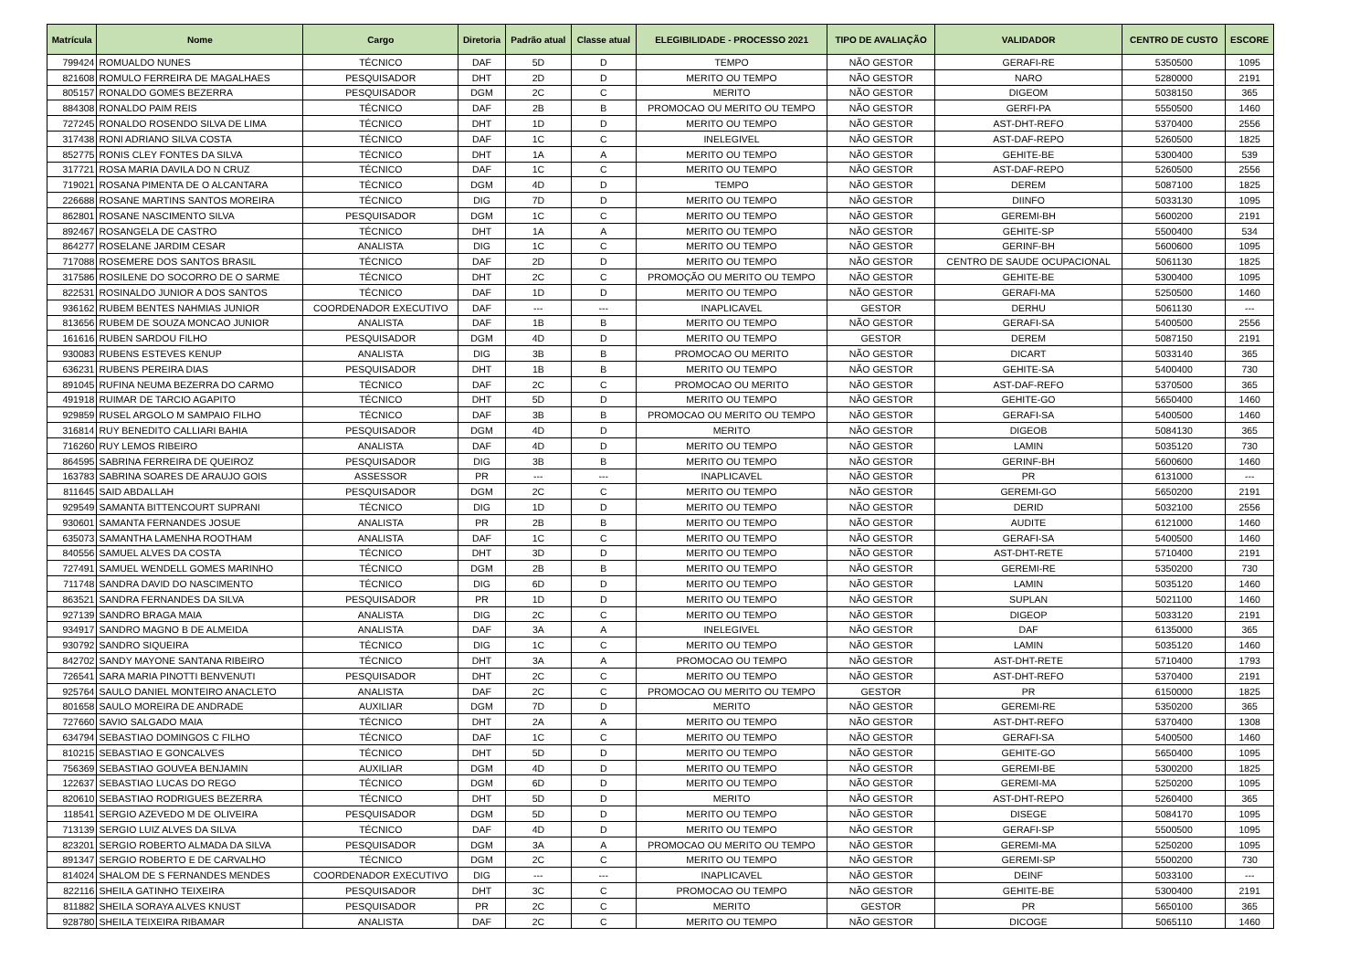| Matrícula | Nome | Cargo | Diretoria | Padrão atual | Classe atual | ELEGIBILIDADE - PROCESSO 2021 | TIPO DE AVALIAÇÃO | VALIDADOR | CENTRO DE CUSTO | ESCORE |
| --- | --- | --- | --- | --- | --- | --- | --- | --- | --- | --- |
| 799424 | ROMUALDO NUNES | TÉCNICO | DAF | 5D | D | TEMPO | NÃO GESTOR | GERAFI-RE | 5350500 | 1095 |
| 821608 | ROMULO FERREIRA DE MAGALHAES | PESQUISADOR | DHT | 2D | D | MERITO OU TEMPO | NÃO GESTOR | NARO | 5280000 | 2191 |
| 805157 | RONALDO GOMES BEZERRA | PESQUISADOR | DGM | 2C | C | MERITO | NÃO GESTOR | DIGEOM | 5038150 | 365 |
| 884308 | RONALDO PAIM REIS | TÉCNICO | DAF | 2B | B | PROMOCAO OU MERITO OU TEMPO | NÃO GESTOR | GERFI-PA | 5550500 | 1460 |
| 727245 | RONALDO ROSENDO SILVA DE LIMA | TÉCNICO | DHT | 1D | D | MERITO OU TEMPO | NÃO GESTOR | AST-DHT-REFO | 5370400 | 2556 |
| 317438 | RONI ADRIANO SILVA COSTA | TÉCNICO | DAF | 1C | C | INELEGIVEL | NÃO GESTOR | AST-DAF-REPO | 5260500 | 1825 |
| 852775 | RONIS CLEY FONTES DA SILVA | TÉCNICO | DHT | 1A | A | MERITO OU TEMPO | NÃO GESTOR | GEHITE-BE | 5300400 | 539 |
| 317721 | ROSA MARIA DAVILA DO N CRUZ | TÉCNICO | DAF | 1C | C | MERITO OU TEMPO | NÃO GESTOR | AST-DAF-REPO | 5260500 | 2556 |
| 719021 | ROSANA PIMENTA DE O ALCANTARA | TÉCNICO | DGM | 4D | D | TEMPO | NÃO GESTOR | DEREM | 5087100 | 1825 |
| 226688 | ROSANE MARTINS SANTOS MOREIRA | TÉCNICO | DIG | 7D | D | MERITO OU TEMPO | NÃO GESTOR | DIINFO | 5033130 | 1095 |
| 862801 | ROSANE NASCIMENTO SILVA | PESQUISADOR | DGM | 1C | C | MERITO OU TEMPO | NÃO GESTOR | GEREMI-BH | 5600200 | 2191 |
| 892467 | ROSANGELA DE CASTRO | TÉCNICO | DHT | 1A | A | MERITO OU TEMPO | NÃO GESTOR | GEHITE-SP | 5500400 | 534 |
| 864277 | ROSELANE JARDIM CESAR | ANALISTA | DIG | 1C | C | MERITO OU TEMPO | NÃO GESTOR | GERINF-BH | 5600600 | 1095 |
| 717088 | ROSEMERE DOS SANTOS BRASIL | TÉCNICO | DAF | 2D | D | MERITO OU TEMPO | NÃO GESTOR | CENTRO DE SAUDE OCUPACIONAL | 5061130 | 1825 |
| 317586 | ROSILENE DO SOCORRO DE O SARME | TÉCNICO | DHT | 2C | C | PROMOÇÃO OU MERITO OU TEMPO | NÃO GESTOR | GEHITE-BE | 5300400 | 1095 |
| 822531 | ROSINALDO JUNIOR A DOS SANTOS | TÉCNICO | DAF | 1D | D | MERITO OU TEMPO | NÃO GESTOR | GERAFI-MA | 5250500 | 1460 |
| 936162 | RUBEM BENTES NAHMIAS JUNIOR | COORDENADOR EXECUTIVO | DAF | --- | --- | INAPLICAVEL | GESTOR | DERHU | 5061130 | --- |
| 813656 | RUBEM DE SOUZA MONCAO JUNIOR | ANALISTA | DAF | 1B | B | MERITO OU TEMPO | NÃO GESTOR | GERAFI-SA | 5400500 | 2556 |
| 161616 | RUBEN SARDOU FILHO | PESQUISADOR | DGM | 4D | D | MERITO OU TEMPO | GESTOR | DEREM | 5087150 | 2191 |
| 930083 | RUBENS ESTEVES KENUP | ANALISTA | DIG | 3B | B | PROMOCAO OU MERITO | NÃO GESTOR | DICART | 5033140 | 365 |
| 636231 | RUBENS PEREIRA DIAS | PESQUISADOR | DHT | 1B | B | MERITO OU TEMPO | NÃO GESTOR | GEHITE-SA | 5400400 | 730 |
| 891045 | RUFINA NEUMA BEZERRA DO CARMO | TÉCNICO | DAF | 2C | C | PROMOCAO OU MERITO | NÃO GESTOR | AST-DAF-REFO | 5370500 | 365 |
| 491918 | RUIMAR DE TARCIO AGAPITO | TÉCNICO | DHT | 5D | D | MERITO OU TEMPO | NÃO GESTOR | GEHITE-GO | 5650400 | 1460 |
| 929859 | RUSEL ARGOLO M SAMPAIO FILHO | TÉCNICO | DAF | 3B | B | PROMOCAO OU MERITO OU TEMPO | NÃO GESTOR | GERAFI-SA | 5400500 | 1460 |
| 316814 | RUY BENEDITO CALLIARI BAHIA | PESQUISADOR | DGM | 4D | D | MERITO | NÃO GESTOR | DIGEOB | 5084130 | 365 |
| 716260 | RUY LEMOS RIBEIRO | ANALISTA | DAF | 4D | D | MERITO OU TEMPO | NÃO GESTOR | LAMIN | 5035120 | 730 |
| 864595 | SABRINA FERREIRA DE QUEIROZ | PESQUISADOR | DIG | 3B | B | MERITO OU TEMPO | NÃO GESTOR | GERINF-BH | 5600600 | 1460 |
| 163783 | SABRINA SOARES DE ARAUJO GOIS | ASSESSOR | PR | --- | --- | INAPLICAVEL | NÃO GESTOR | PR | 6131000 | --- |
| 811645 | SAID ABDALLAH | PESQUISADOR | DGM | 2C | C | MERITO OU TEMPO | NÃO GESTOR | GEREMI-GO | 5650200 | 2191 |
| 929549 | SAMANTA BITTENCOURT SUPRANI | TÉCNICO | DIG | 1D | D | MERITO OU TEMPO | NÃO GESTOR | DERID | 5032100 | 2556 |
| 930601 | SAMANTA FERNANDES JOSUE | ANALISTA | PR | 2B | B | MERITO OU TEMPO | NÃO GESTOR | AUDITE | 6121000 | 1460 |
| 635073 | SAMANTHA LAMENHA ROOTHAM | ANALISTA | DAF | 1C | C | MERITO OU TEMPO | NÃO GESTOR | GERAFI-SA | 5400500 | 1460 |
| 840556 | SAMUEL ALVES DA COSTA | TÉCNICO | DHT | 3D | D | MERITO OU TEMPO | NÃO GESTOR | AST-DHT-RETE | 5710400 | 2191 |
| 727491 | SAMUEL WENDELL GOMES MARINHO | TÉCNICO | DGM | 2B | B | MERITO OU TEMPO | NÃO GESTOR | GEREMI-RE | 5350200 | 730 |
| 711748 | SANDRA DAVID DO NASCIMENTO | TÉCNICO | DIG | 6D | D | MERITO OU TEMPO | NÃO GESTOR | LAMIN | 5035120 | 1460 |
| 863521 | SANDRA FERNANDES DA SILVA | PESQUISADOR | PR | 1D | D | MERITO OU TEMPO | NÃO GESTOR | SUPLAN | 5021100 | 1460 |
| 927139 | SANDRO BRAGA MAIA | ANALISTA | DIG | 2C | C | MERITO OU TEMPO | NÃO GESTOR | DIGEOP | 5033120 | 2191 |
| 934917 | SANDRO MAGNO B DE ALMEIDA | ANALISTA | DAF | 3A | A | INELEGIVEL | NÃO GESTOR | DAF | 6135000 | 365 |
| 930792 | SANDRO SIQUEIRA | TÉCNICO | DIG | 1C | C | MERITO OU TEMPO | NÃO GESTOR | LAMIN | 5035120 | 1460 |
| 842702 | SANDY MAYONE SANTANA RIBEIRO | TÉCNICO | DHT | 3A | A | PROMOCAO OU TEMPO | NÃO GESTOR | AST-DHT-RETE | 5710400 | 1793 |
| 726541 | SARA MARIA PINOTTI BENVENUTI | PESQUISADOR | DHT | 2C | C | MERITO OU TEMPO | NÃO GESTOR | AST-DHT-REFO | 5370400 | 2191 |
| 925764 | SAULO DANIEL MONTEIRO ANACLETO | ANALISTA | DAF | 2C | C | PROMOCAO OU MERITO OU TEMPO | GESTOR | PR | 6150000 | 1825 |
| 801658 | SAULO MOREIRA DE ANDRADE | AUXILIAR | DGM | 7D | D | MERITO | NÃO GESTOR | GEREMI-RE | 5350200 | 365 |
| 727660 | SAVIO SALGADO MAIA | TÉCNICO | DHT | 2A | A | MERITO OU TEMPO | NÃO GESTOR | AST-DHT-REFO | 5370400 | 1308 |
| 634794 | SEBASTIAO DOMINGOS C FILHO | TÉCNICO | DAF | 1C | C | MERITO OU TEMPO | NÃO GESTOR | GERAFI-SA | 5400500 | 1460 |
| 810215 | SEBASTIAO E GONCALVES | TÉCNICO | DHT | 5D | D | MERITO OU TEMPO | NÃO GESTOR | GEHITE-GO | 5650400 | 1095 |
| 756369 | SEBASTIAO GOUVEA BENJAMIN | AUXILIAR | DGM | 4D | D | MERITO OU TEMPO | NÃO GESTOR | GEREMI-BE | 5300200 | 1825 |
| 122637 | SEBASTIAO LUCAS DO REGO | TÉCNICO | DGM | 6D | D | MERITO OU TEMPO | NÃO GESTOR | GEREMI-MA | 5250200 | 1095 |
| 820610 | SEBASTIAO RODRIGUES BEZERRA | TÉCNICO | DHT | 5D | D | MERITO | NÃO GESTOR | AST-DHT-REPO | 5260400 | 365 |
| 118541 | SERGIO AZEVEDO M DE OLIVEIRA | PESQUISADOR | DGM | 5D | D | MERITO OU TEMPO | NÃO GESTOR | DISEGE | 5084170 | 1095 |
| 713139 | SERGIO LUIZ ALVES DA SILVA | TÉCNICO | DAF | 4D | D | MERITO OU TEMPO | NÃO GESTOR | GERAFI-SP | 5500500 | 1095 |
| 823201 | SERGIO ROBERTO ALMADA DA SILVA | PESQUISADOR | DGM | 3A | A | PROMOCAO OU MERITO OU TEMPO | NÃO GESTOR | GEREMI-MA | 5250200 | 1095 |
| 891347 | SERGIO ROBERTO E DE CARVALHO | TÉCNICO | DGM | 2C | C | MERITO OU TEMPO | NÃO GESTOR | GEREMI-SP | 5500200 | 730 |
| 814024 | SHALOM DE S FERNANDES MENDES | COORDENADOR EXECUTIVO | DIG | --- | --- | INAPLICAVEL | NÃO GESTOR | DEINF | 5033100 | --- |
| 822116 | SHEILA GATINHO TEIXEIRA | PESQUISADOR | DHT | 3C | C | PROMOCAO OU TEMPO | NÃO GESTOR | GEHITE-BE | 5300400 | 2191 |
| 811882 | SHEILA SORAYA ALVES KNUST | PESQUISADOR | PR | 2C | C | MERITO | GESTOR | PR | 5650100 | 365 |
| 928780 | SHEILA TEIXEIRA RIBAMAR | ANALISTA | DAF | 2C | C | MERITO OU TEMPO | NÃO GESTOR | DICOGE | 5065110 | 1460 |